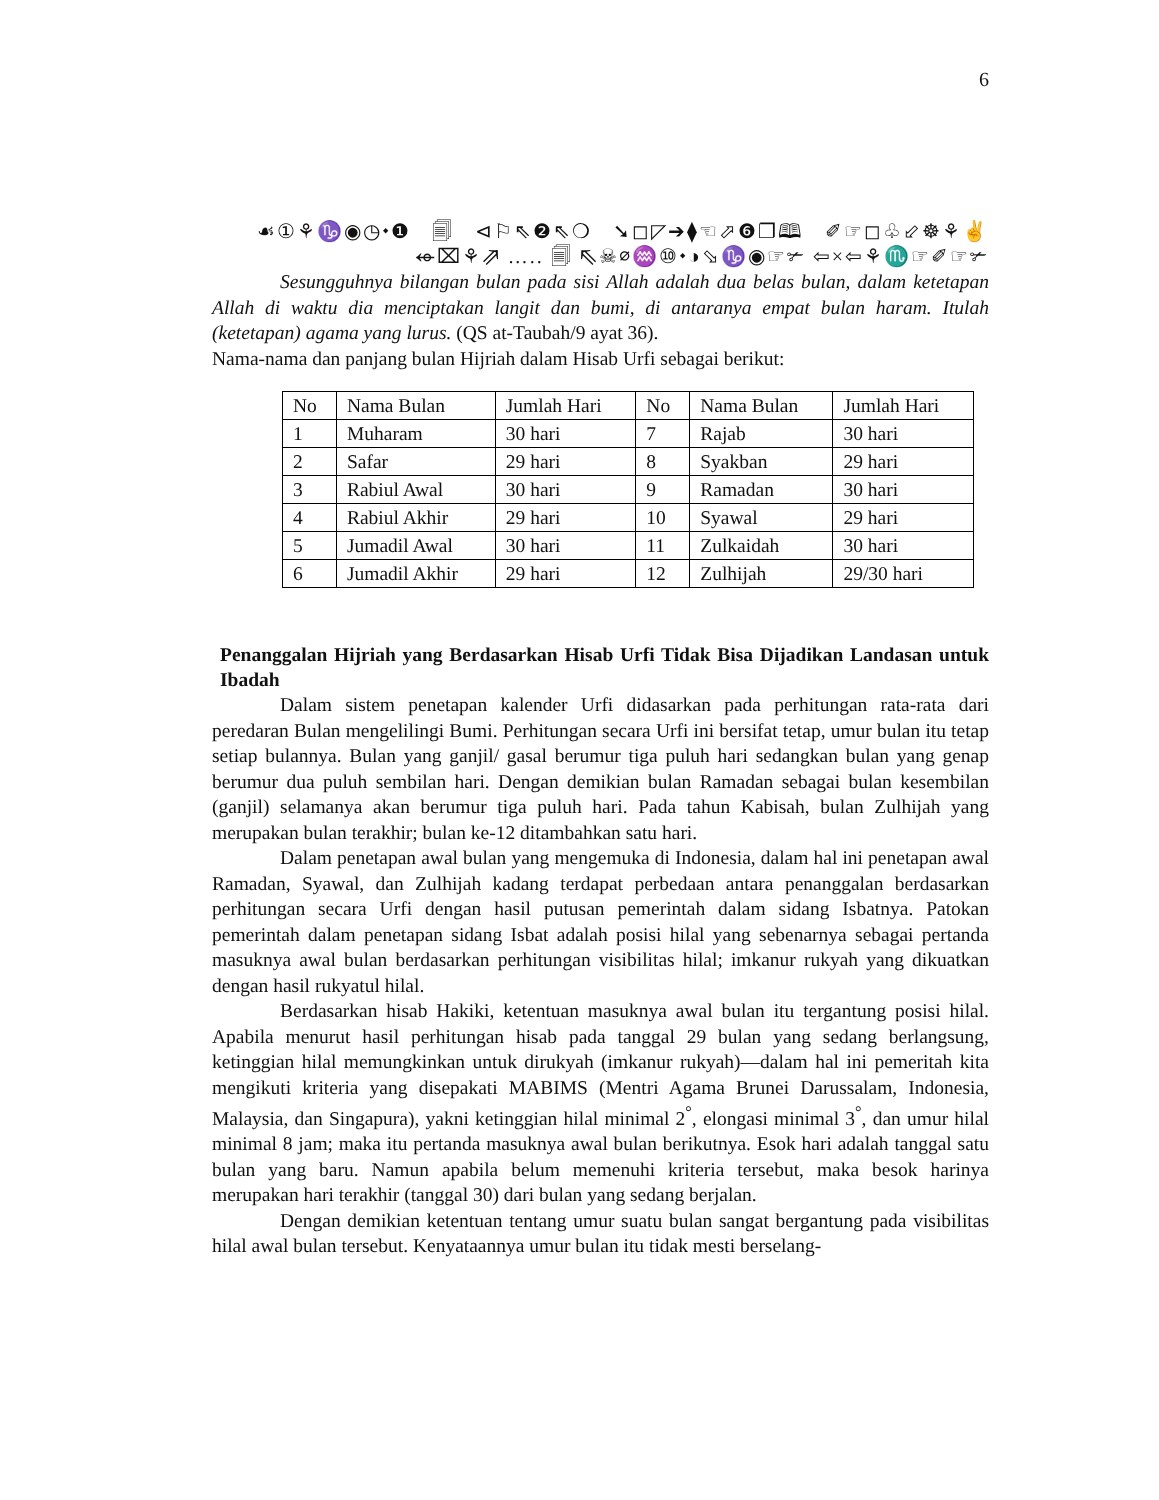6
☙①⚘♑◉◷⬩❶ 🗐 ⊲⚐⇖❷⇖❍ ➘◻◸➔⧫☜⬀❻❐🕮 ✐☞◻♧⬃☸⚘✌
⬰⌧⚘⇗ ….. 🗐 ⇖☠⌀♒⑩⬩◑⬂♑◉☞✃ ⇦×⇦⚘♏☞✐☞✃
Sesungguhnya bilangan bulan pada sisi Allah adalah dua belas bulan, dalam ketetapan Allah di waktu dia menciptakan langit dan bumi, di antaranya empat bulan haram. Itulah (ketetapan) agama yang lurus. (QS at-Taubah/9 ayat 36).
Nama-nama dan panjang bulan Hijriah dalam Hisab Urfi sebagai berikut:
| No | Nama Bulan | Jumlah Hari | No | Nama Bulan | Jumlah Hari |
| 1 | Muharam | 30 hari | 7 | Rajab | 30 hari |
| 2 | Safar | 29 hari | 8 | Syakban | 29 hari |
| 3 | Rabiul Awal | 30 hari | 9 | Ramadan | 30 hari |
| 4 | Rabiul Akhir | 29 hari | 10 | Syawal | 29 hari |
| 5 | Jumadil Awal | 30 hari | 11 | Zulkaidah | 30 hari |
| 6 | Jumadil Akhir | 29 hari | 12 | Zulhijah | 29/30 hari |
Penanggalan Hijriah yang Berdasarkan Hisab Urfi Tidak Bisa Dijadikan Landasan untuk Ibadah
Dalam sistem penetapan kalender Urfi didasarkan pada perhitungan rata-rata dari peredaran Bulan mengelilingi Bumi. Perhitungan secara Urfi ini bersifat tetap, umur bulan itu tetap setiap bulannya. Bulan yang ganjil/ gasal berumur tiga puluh hari sedangkan bulan yang genap berumur dua puluh sembilan hari. Dengan demikian bulan Ramadan sebagai bulan kesembilan (ganjil) selamanya akan berumur tiga puluh hari. Pada tahun Kabisah, bulan Zulhijah yang merupakan bulan terakhir; bulan ke-12 ditambahkan satu hari.
Dalam penetapan awal bulan yang mengemuka di Indonesia, dalam hal ini penetapan awal Ramadan, Syawal, dan Zulhijah kadang terdapat perbedaan antara penanggalan berdasarkan perhitungan secara Urfi dengan hasil putusan pemerintah dalam sidang Isbatnya. Patokan pemerintah dalam penetapan sidang Isbat adalah posisi hilal yang sebenarnya sebagai pertanda masuknya awal bulan berdasarkan perhitungan visibilitas hilal; imkanur rukyah yang dikuatkan dengan hasil rukyatul hilal.
Berdasarkan hisab Hakiki, ketentuan masuknya awal bulan itu tergantung posisi hilal. Apabila menurut hasil perhitungan hisab pada tanggal 29 bulan yang sedang berlangsung, ketinggian hilal memungkinkan untuk dirukyah (imkanur rukyah)—dalam hal ini pemeritah kita mengikuti kriteria yang disepakati MABIMS (Mentri Agama Brunei Darussalam, Indonesia, Malaysia, dan Singapura), yakni ketinggian hilal minimal 2<sup>°</sup>, elongasi minimal 3<sup>°</sup>, dan umur hilal minimal 8 jam; maka itu pertanda masuknya awal bulan berikutnya. Esok hari adalah tanggal satu bulan yang baru. Namun apabila belum memenuhi kriteria tersebut, maka besok harinya merupakan hari terakhir (tanggal 30) dari bulan yang sedang berjalan.
Dengan demikian ketentuan tentang umur suatu bulan sangat bergantung pada visibilitas hilal awal bulan tersebut. Kenyataannya umur bulan itu tidak mesti berselang-